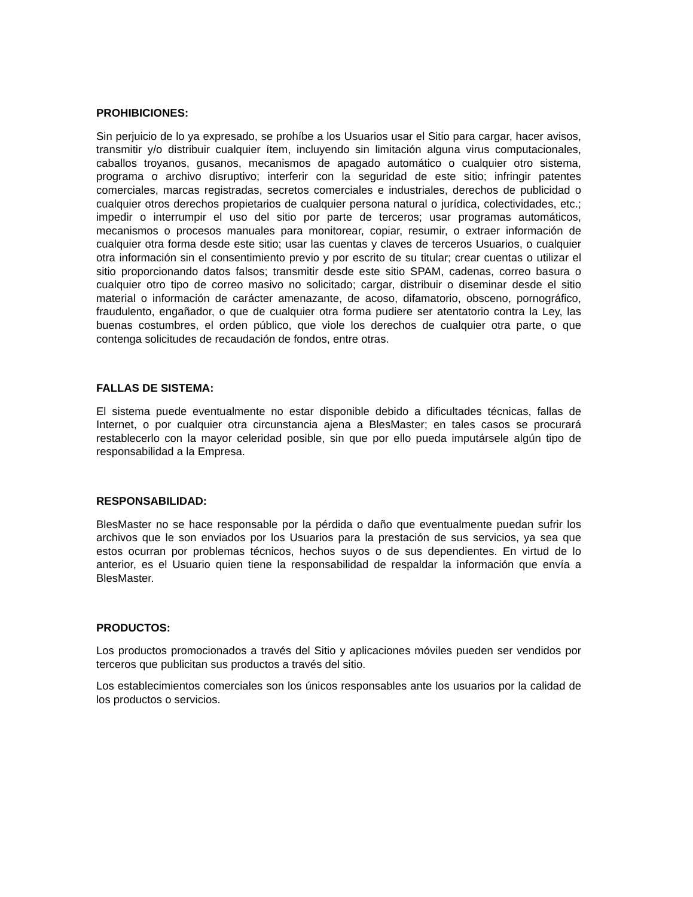PROHIBICIONES:
Sin perjuicio de lo ya expresado, se prohíbe a los Usuarios usar el Sitio para cargar, hacer avisos, transmitir y/o distribuir cualquier ítem, incluyendo sin limitación alguna virus computacionales, caballos troyanos, gusanos, mecanismos de apagado automático o cualquier otro sistema, programa o archivo disruptivo; interferir con la seguridad de este sitio; infringir patentes comerciales, marcas registradas, secretos comerciales e industriales, derechos de publicidad o cualquier otros derechos propietarios de cualquier persona natural o jurídica, colectividades, etc.; impedir o interrumpir el uso del sitio por parte de terceros; usar programas automáticos, mecanismos o procesos manuales para monitorear, copiar, resumir, o extraer información de cualquier otra forma desde este sitio; usar las cuentas y claves de terceros Usuarios, o cualquier otra información sin el consentimiento previo y por escrito de su titular; crear cuentas o utilizar el sitio proporcionando datos falsos; transmitir desde este sitio SPAM, cadenas, correo basura o cualquier otro tipo de correo masivo no solicitado; cargar, distribuir o diseminar desde el sitio material o información de carácter amenazante, de acoso, difamatorio, obsceno, pornográfico, fraudulento, engañador, o que de cualquier otra forma pudiere ser atentatorio contra la Ley, las buenas costumbres, el orden público, que viole los derechos de cualquier otra parte, o que contenga solicitudes de recaudación de fondos, entre otras.
FALLAS DE SISTEMA:
El sistema puede eventualmente no estar disponible debido a dificultades técnicas, fallas de Internet, o por cualquier otra circunstancia ajena a BlesMaster; en tales casos se procurará restablecerlo con la mayor celeridad posible, sin que por ello pueda imputársele algún tipo de responsabilidad a la Empresa.
RESPONSABILIDAD:
BlesMaster no se hace responsable por la pérdida o daño que eventualmente puedan sufrir los archivos que le son enviados por los Usuarios para la prestación de sus servicios, ya sea que estos ocurran por problemas técnicos, hechos suyos o de sus dependientes. En virtud de lo anterior, es el Usuario quien tiene la responsabilidad de respaldar la información que envía a BlesMaster.
PRODUCTOS:
Los productos promocionados a través del Sitio y aplicaciones móviles pueden ser vendidos por terceros que publicitan sus productos a través del sitio.
Los establecimientos comerciales son los únicos responsables ante los usuarios por la calidad de los productos o servicios.